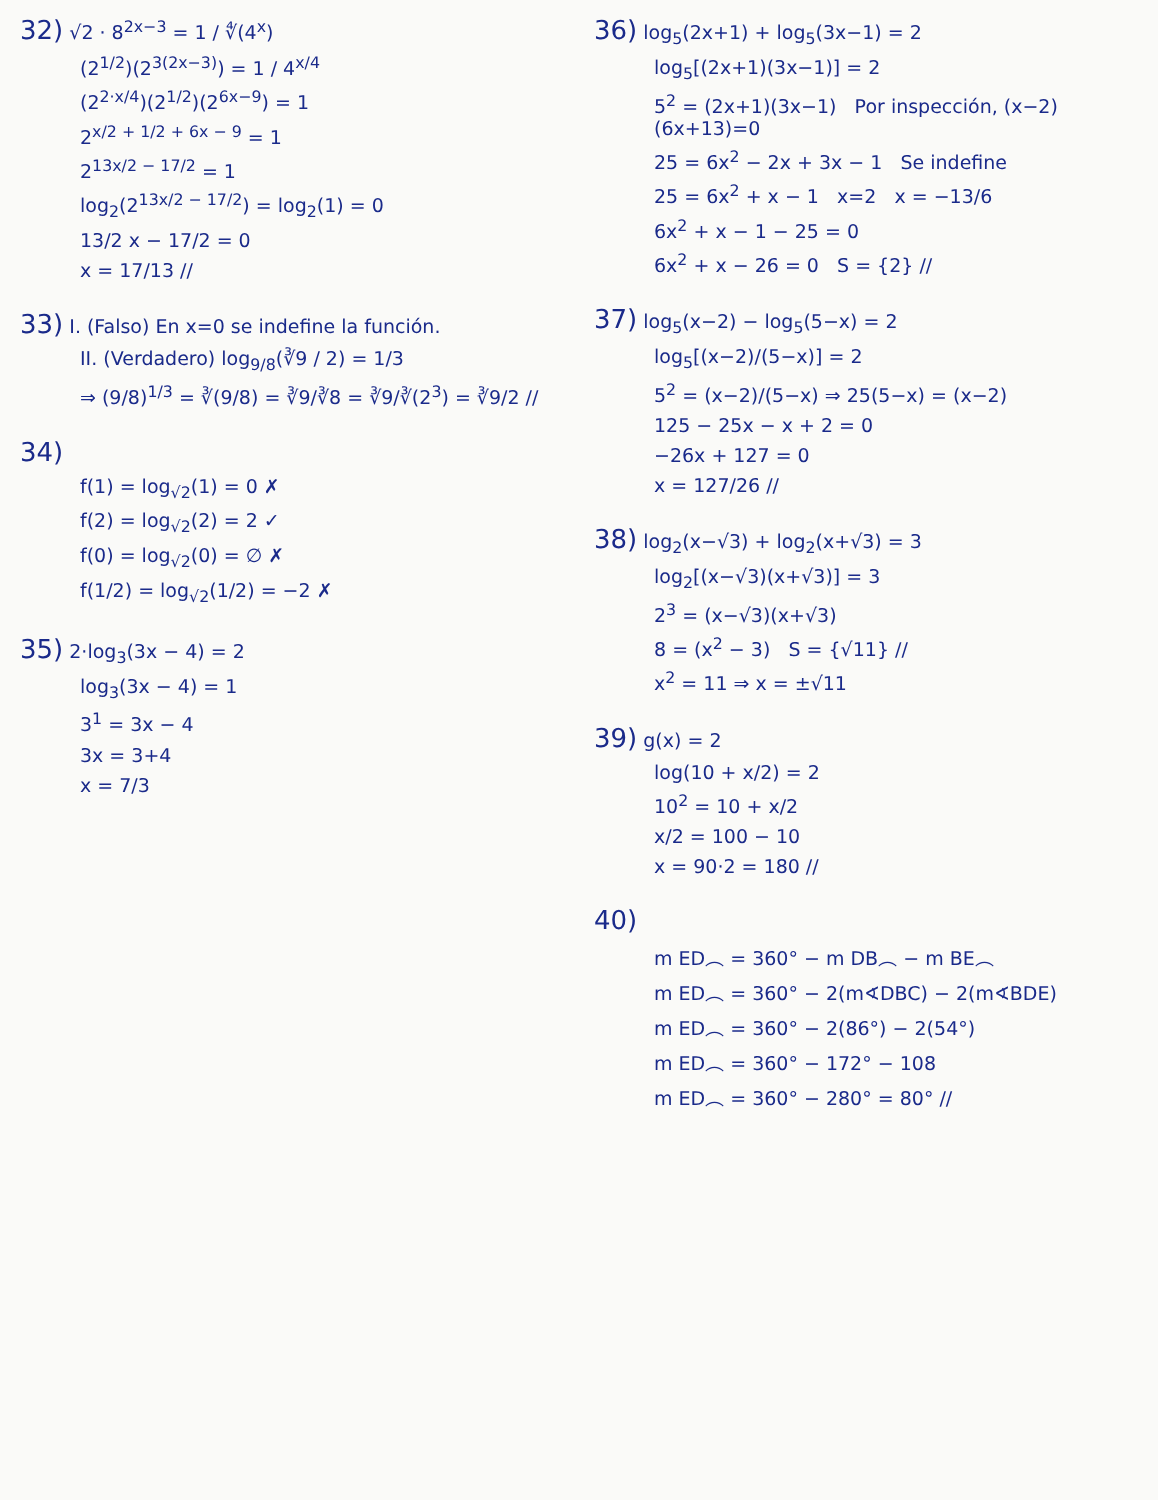32) √2 · 8<sup>2x−3</sup> = 1 / ∜(4<sup>x</sup>)
(2<sup>1/2</sup>)(2<sup>3(2x−3)</sup>) = 1 / 4<sup>x/4</sup>
(2<sup>2·x/4</sup>)(2<sup>1/2</sup>)(2<sup>6x−9</sup>) = 1
2<sup>x/2 + 1/2 + 6x − 9</sup> = 1
2<sup>13x/2 − 17/2</sup> = 1
log<sub>2</sub>(2<sup>13x/2 − 17/2</sup>) = log<sub>2</sub>(1) = 0
13/2 x − 17/2 = 0
x = 17/13 //
33) I. (Falso) En x=0 se indefine la función.
II. (Verdadero) log<sub>9/8</sub>(∛9 / 2) = 1/3
⇒ (9/8)<sup>1/3</sup> = ∛(9/8) = ∛9/∛8 = ∛9/∛(2<sup>3</sup>) = ∛9/2 //
34)
f(1) = log<sub>√2</sub>(1) = 0 ✗
f(2) = log<sub>√2</sub>(2) = 2 ✓
f(0) = log<sub>√2</sub>(0) = ∅ ✗
f(1/2) = log<sub>√2</sub>(1/2) = −2 ✗
35) 2·log<sub>3</sub>(3x − 4) = 2
log<sub>3</sub>(3x − 4) = 1
3<sup>1</sup> = 3x − 4
3x = 3+4
x = 7/3
36) log<sub>5</sub>(2x+1) + log<sub>5</sub>(3x−1) = 2
log<sub>5</sub>[(2x+1)(3x−1)] = 2
5<sup>2</sup> = (2x+1)(3x−1) Por inspección, (x−2)(6x+13)=0
25 = 6x<sup>2</sup> − 2x + 3x − 1 Se indefine
25 = 6x<sup>2</sup> + x − 1 x=2 x = −13/6
6x<sup>2</sup> + x − 1 − 25 = 0
6x<sup>2</sup> + x − 26 = 0 S = {2} //
37) log<sub>5</sub>(x−2) − log<sub>5</sub>(5−x) = 2
log<sub>5</sub>[(x−2)/(5−x)] = 2
5<sup>2</sup> = (x−2)/(5−x) ⇒ 25(5−x) = (x−2)
125 − 25x − x + 2 = 0
−26x + 127 = 0
x = 127/26 //
38) log<sub>2</sub>(x−√3) + log<sub>2</sub>(x+√3) = 3
log<sub>2</sub>[(x−√3)(x+√3)] = 3
2<sup>3</sup> = (x−√3)(x+√3)
8 = (x<sup>2</sup> − 3) S = {√11} //
x<sup>2</sup> = 11 ⇒ x = ±√11
39) g(x) = 2
log(10 + x/2) = 2
10<sup>2</sup> = 10 + x/2
x/2 = 100 − 10
x = 90·2 = 180 //
40)
m ED︵ = 360° − m DB︵ − m BE︵
m ED︵ = 360° − 2(m∢DBC) − 2(m∢BDE)
m ED︵ = 360° − 2(86°) − 2(54°)
m ED︵ = 360° − 172° − 108
m ED︵ = 360° − 280° = 80° //